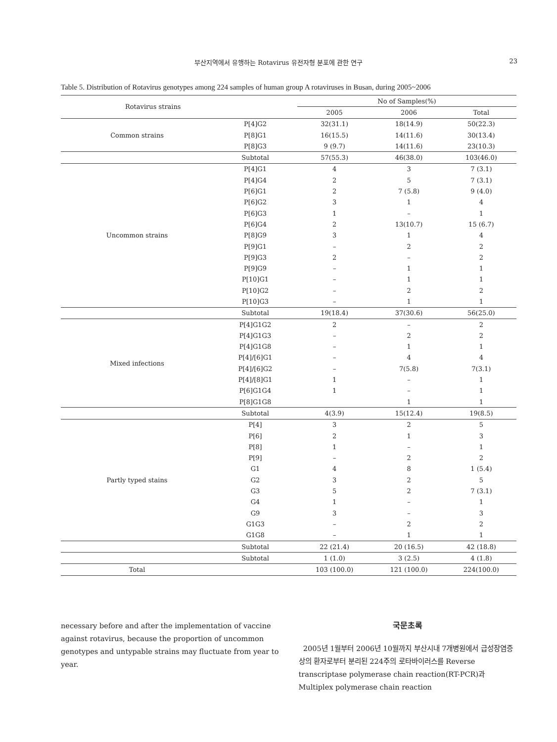부산지역에서 유행하는 Rotavirus 유전자형 분포에 관한 연구
23
Table 5. Distribution of Rotavirus genotypes among 224 samples of human group A rotaviruses in Busan, during 2005~2006
| Rotavirus strains | | No of Samples(%) | | |
| --- | --- | --- | --- | --- |
| | | 2005 | 2006 | Total |
| Common strains | P[4]G2 | 32(31.1) | 18(14.9) | 50(22.3) |
| | P[8]G1 | 16(15.5) | 14(11.6) | 30(13.4) |
| | P[8]G3 | 9 (9.7) | 14(11.6) | 23(10.3) |
| | Subtotal | 57(55.3) | 46(38.0) | 103(46.0) |
| Uncommon strains | P[4]G1 | 4 | 3 | 7 (3.1) |
| | P[4]G4 | 2 | 5 | 7 (3.1) |
| | P[6]G1 | 2 | 7 (5.8) | 9 (4.0) |
| | P[6]G2 | 3 | 1 | 4 |
| | P[6]G3 | 1 | – | 1 |
| | P[6]G4 | 2 | 13(10.7) | 15 (6.7) |
| | P[8]G9 | 3 | 1 | 4 |
| | P[9]G1 | – | 2 | 2 |
| | P[9]G3 | 2 | – | 2 |
| | P[9]G9 | – | 1 | 1 |
| | P[10]G1 | – | 1 | 1 |
| | P[10]G2 | – | 2 | 2 |
| | P[10]G3 | – | 1 | 1 |
| | Subtotal | 19(18.4) | 37(30.6) | 56(25.0) |
| Mixed infections | P[4]G1G2 | 2 | – | 2 |
| | P[4]G1G3 | – | 2 | 2 |
| | P[4]G1G8 | – | 1 | 1 |
| | P[4]/[6]G1 | – | 4 | 4 |
| | P[4]/[6]G2 | – | 7(5.8) | 7(3.1) |
| | P[4]/[8]G1 | 1 | – | 1 |
| | P[6]G1G4 | 1 | – | 1 |
| | P[8]G1G8 | | 1 | 1 |
| | Subtotal | 4(3.9) | 15(12.4) | 19(8.5) |
| Partly typed stains | P[4] | 3 | 2 | 5 |
| | P[6] | 2 | 1 | 3 |
| | P[8] | 1 | – | 1 |
| | P[9] | – | 2 | 2 |
| | G1 | 4 | 8 | 1 (5.4) |
| | G2 | 3 | 2 | 5 |
| | G3 | 5 | 2 | 7 (3.1) |
| | G4 | 1 | – | 1 |
| | G9 | 3 | – | 3 |
| | G1G3 | – | 2 | 2 |
| | G1G8 | – | 1 | 1 |
| | Subtotal | 22 (21.4) | 20 (16.5) | 42 (18.8) |
| | Subtotal | 1 (1.0) | 3 (2.5) | 4 (1.8) |
| Total | | 103 (100.0) | 121 (100.0) | 224(100.0) |
necessary before and after the implementation of vaccine against rotavirus, because the proportion of uncommon genotypes and untypable strains may fluctuate from year to year.
국문초록
2005년 1월부터 2006년 10월까지 부산시내 7개병원에서 급성장염증상의 환자로부터 분리된 224주의 로타바이러스를 Reverse transcriptase polymerase chain reaction(RT-PCR)과 Multiplex polymerase chain reaction